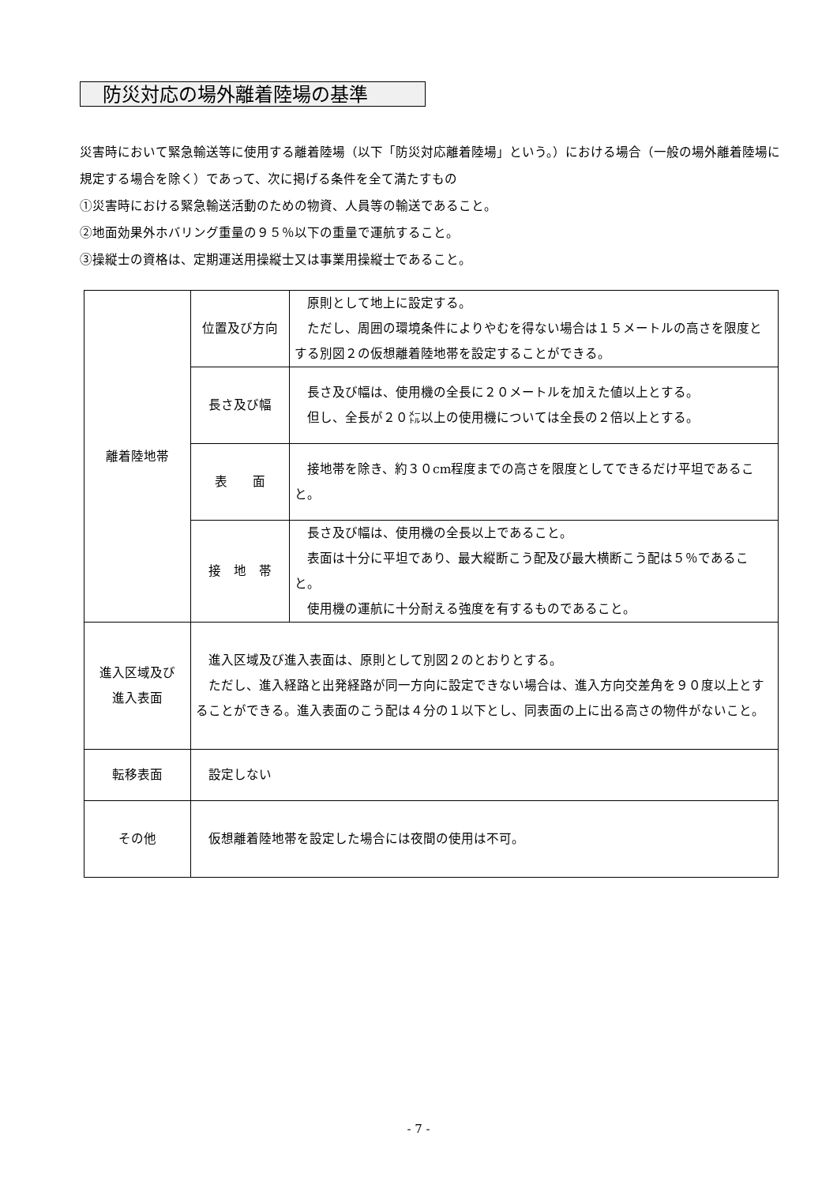防災対応の場外離着陸場の基準
災害時において緊急輸送等に使用する離着陸場（以下「防災対応離着陸場」という。）における場合（一般の場外離着陸場に規定する場合を除く）であって、次に掲げる条件を全て満たすもの
①災害時における緊急輸送活動のための物資、人員等の輸送であること。
②地面効果外ホバリング重量の９５％以下の重量で運航すること。
③操縦士の資格は、定期運送用操縦士又は事業用操縦士であること。
| 離着陸地帯 | 位置及び方向 | 原則として地上に設定する。 ただし、周囲の環境条件によりやむを得ない場合は１５メートルの高さを限度とする別図２の仮想離着陸地帯を設定することができる。 |
| | 長さ及び幅 | 長さ及び幅は、使用機の全長に２０メートルを加えた値以上とする。 但し、全長が２０㍍以上の使用機については全長の２倍以上とする。 |
| | 表 面 | 接地帯を除き、約３０cm程度までの高さを限度としてできるだけ平坦であること。 |
| | 接 地 帯 | 長さ及び幅は、使用機の全長以上であること。 表面は十分に平坦であり、最大縦断こう配及び最大横断こう配は５％であること。 使用機の運航に十分耐える強度を有するものであること。 |
| 進入区域及び 進入表面 | 進入区域及び進入表面は、原則として別図２のとおりとする。 ただし、進入経路と出発経路が同一方向に設定できない場合は、進入方向交差角を９０度以上とすることができる。進入表面のこう配は４分の１以下とし、同表面の上に出る高さの物件がないこと。 | |
| 転移表面 | 設定しない | |
| その他 | 仮想離着陸地帯を設定した場合には夜間の使用は不可。 | |
- 7 -